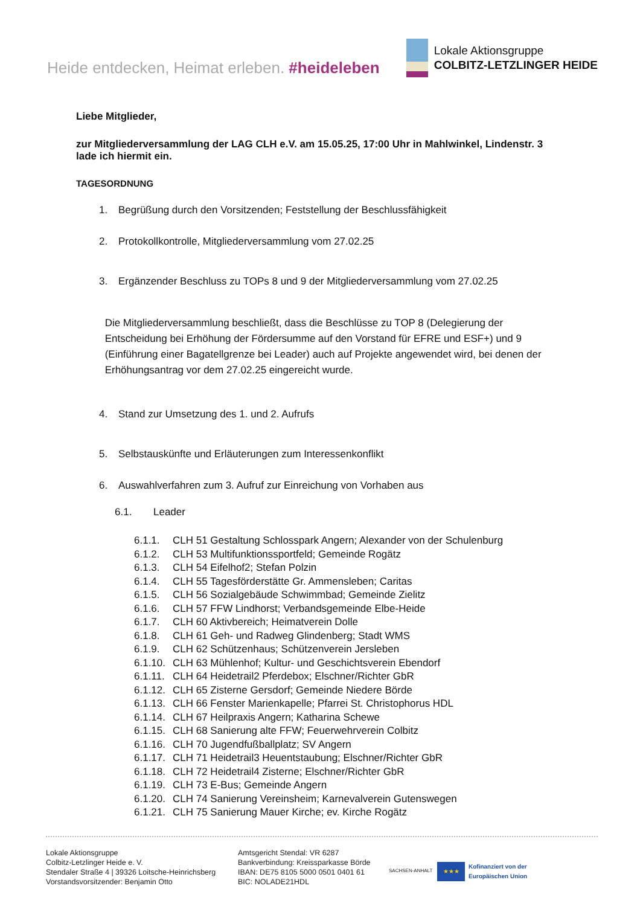Heide entdecken, Heimat erleben. #heideleben
Lokale Aktionsgruppe
COLBITZ-LETZLINGER HEIDE
Liebe Mitglieder,
zur Mitgliederversammlung der LAG CLH e.V. am 15.05.25, 17:00 Uhr in Mahlwinkel, Lindenstr. 3 lade ich hiermit ein.
TAGESORDNUNG
1. Begrüßung durch den Vorsitzenden; Feststellung der Beschlussfähigkeit
2. Protokollkontrolle, Mitgliederversammlung vom 27.02.25
3. Ergänzender Beschluss zu TOPs 8 und 9 der Mitgliederversammlung vom 27.02.25
Die Mitgliederversammlung beschließt, dass die Beschlüsse zu TOP 8 (Delegierung der Entscheidung bei Erhöhung der Fördersumme auf den Vorstand für EFRE und ESF+) und 9 (Einführung einer Bagatellgrenze bei Leader) auch auf Projekte angewendet wird, bei denen der Erhöhungsantrag vor dem 27.02.25 eingereicht wurde.
4. Stand zur Umsetzung des 1. und 2. Aufrufs
5. Selbstauskünfte und Erläuterungen zum Interessenkonflikt
6. Auswahlverfahren zum 3. Aufruf zur Einreichung von Vorhaben aus
6.1. Leader
6.1.1. CLH 51 Gestaltung Schlosspark Angern; Alexander von der Schulenburg
6.1.2. CLH 53 Multifunktionssportfeld; Gemeinde Rogätz
6.1.3. CLH 54 Eifelhof2; Stefan Polzin
6.1.4. CLH 55 Tagesförderstätte Gr. Ammensleben; Caritas
6.1.5. CLH 56 Sozialgebäude Schwimmbad; Gemeinde Zielitz
6.1.6. CLH 57 FFW Lindhorst; Verbandsgemeinde Elbe-Heide
6.1.7. CLH 60 Aktivbereich; Heimatverein Dolle
6.1.8. CLH 61 Geh- und Radweg Glindenberg; Stadt WMS
6.1.9. CLH 62 Schützenhaus; Schützenverein Jersleben
6.1.10. CLH 63 Mühlenhof; Kultur- und Geschichtsverein Ebendorf
6.1.11. CLH 64 Heidetrail2 Pferdebox; Elschner/Richter GbR
6.1.12. CLH 65 Zisterne Gersdorf; Gemeinde Niedere Börde
6.1.13. CLH 66 Fenster Marienkapelle; Pfarrei St. Christophorus HDL
6.1.14. CLH 67 Heilpraxis Angern; Katharina Schewe
6.1.15. CLH 68 Sanierung alte FFW; Feuerwehrverein Colbitz
6.1.16. CLH 70 Jugendfußballplatz; SV Angern
6.1.17. CLH 71 Heidetrail3 Heuentstaubung; Elschner/Richter GbR
6.1.18. CLH 72 Heidetrail4 Zisterne; Elschner/Richter GbR
6.1.19. CLH 73 E-Bus; Gemeinde Angern
6.1.20. CLH 74 Sanierung Vereinsheim; Karnevalverein Gutenswegen
6.1.21. CLH 75 Sanierung Mauer Kirche; ev. Kirche Rogätz
Lokale Aktionsgruppe
Colbitz-Letzlinger Heide e. V.
Stendaler Straße 4 | 39326 Loitsche-Heinrichsberg
Vorstandsvorsitzender: Benjamin Otto
Amtsgericht Stendal: VR 6287
Bankverbindung: Kreissparkasse Börde
IBAN: DE75 8105 5000 0501 0401 61
BIC: NOLADE21HDL
SACHSEN-ANHALT
★★★
Kofinanziert von der
Europäischen Union